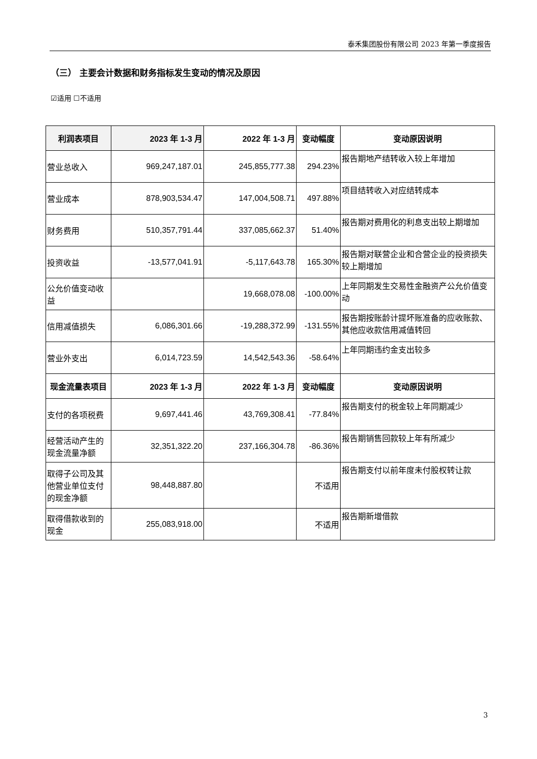泰禾集团股份有限公司 2023 年第一季度报告
（三） 主要会计数据和财务指标发生变动的情况及原因
☑适用 ☐不适用
| 利润表项目 | 2023 年 1-3 月 | 2022 年 1-3 月 | 变动幅度 | 变动原因说明 |
| --- | --- | --- | --- | --- |
| 营业总收入 | 969,247,187.01 | 245,855,777.38 | 294.23% | 报告期地产结转收入较上年增加 |
| 营业成本 | 878,903,534.47 | 147,004,508.71 | 497.88% | 项目结转收入对应结转成本 |
| 财务费用 | 510,357,791.44 | 337,085,662.37 | 51.40% | 报告期对费用化的利息支出较上期增加 |
| 投资收益 | -13,577,041.91 | -5,117,643.78 | 165.30% | 报告期对联营企业和合营企业的投资损失较上期增加 |
| 公允价值变动收益 | | 19,668,078.08 | -100.00% | 上年同期发生交易性金融资产公允价值变动 |
| 信用减值损失 | 6,086,301.66 | -19,288,372.99 | -131.55% | 报告期按账龄计提坏账准备的应收账款、其他应收款信用减值转回 |
| 营业外支出 | 6,014,723.59 | 14,542,543.36 | -58.64% | 上年同期违约金支出较多 |
| 现金流量表项目 | 2023 年 1-3 月 | 2022 年 1-3 月 | 变动幅度 | 变动原因说明 |
| 支付的各项税费 | 9,697,441.46 | 43,769,308.41 | -77.84% | 报告期支付的税金较上年同期减少 |
| 经营活动产生的现金流量净额 | 32,351,322.20 | 237,166,304.78 | -86.36% | 报告期销售回款较上年有所减少 |
| 取得子公司及其他营业单位支付的现金净额 | 98,448,887.80 | | 不适用 | 报告期支付以前年度未付股权转让款 |
| 取得借款收到的现金 | 255,083,918.00 | | 不适用 | 报告期新增借款 |
3